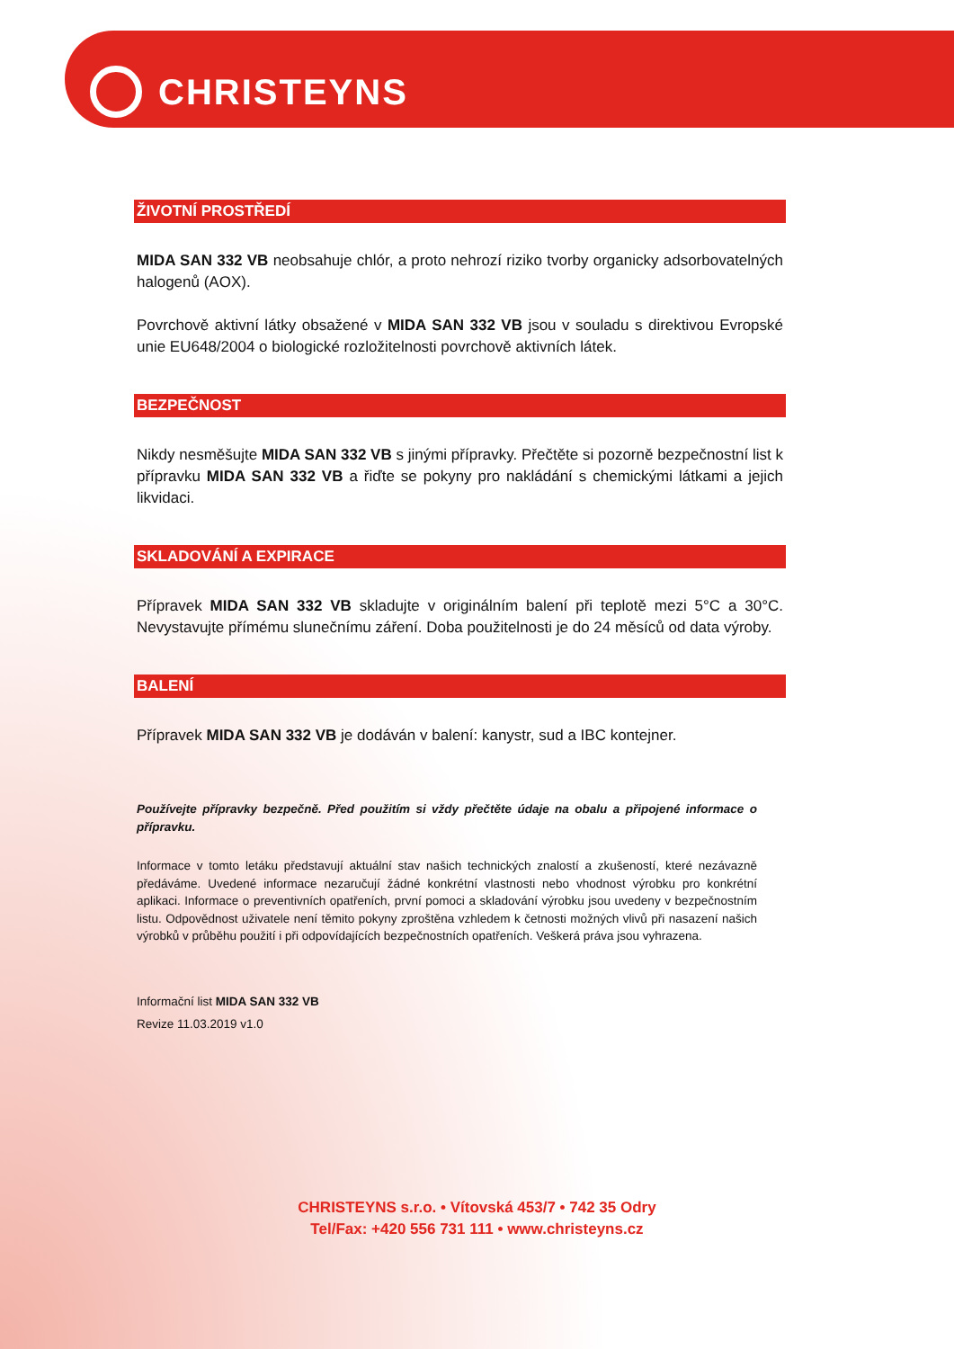CHRISTEYNS
ŽIVOTNÍ PROSTŘEDÍ
MIDA SAN 332 VB neobsahuje chlór, a proto nehrozí riziko tvorby organicky adsorbovatelných halogenů (AOX).
Povrchově aktivní látky obsažené v MIDA SAN 332 VB jsou v souladu s direktivou Evropské unie EU648/2004 o biologické rozložitelnosti povrchově aktivních látek.
BEZPEČNOST
Nikdy nesměšujte MIDA SAN 332 VB s jinými přípravky. Přečtěte si pozorně bezpečnostní list k přípravku MIDA SAN 332 VB a řiďte se pokyny pro nakládání s chemickými látkami a jejich likvidaci.
SKLADOVÁNÍ A EXPIRACE
Přípravek MIDA SAN 332 VB skladujte v originálním balení při teplotě mezi 5°C a 30°C. Nevystavujte přímému slunečnímu záření. Doba použitelnosti je do 24 měsíců od data výroby.
BALENÍ
Přípravek MIDA SAN 332 VB je dodáván v balení: kanystr, sud a IBC kontejner.
Používejte přípravky bezpečně. Před použitím si vždy přečtěte údaje na obalu a připojené informace o přípravku.
Informace v tomto letáku představují aktuální stav našich technických znalostí a zkušeností, které nezávazně předáváme. Uvedené informace nezaručují žádné konkrétní vlastnosti nebo vhodnost výrobku pro konkrétní aplikaci. Informace o preventivních opatřeních, první pomoci a skladování výrobku jsou uvedeny v bezpečnostním listu. Odpovědnost uživatele není těmito pokyny zproštěna vzhledem k četnosti možných vlivů při nasazení našich výrobků v průběhu použití i při odpovídajících bezpečnostních opatřeních. Veškerá práva jsou vyhrazena.
Informační list MIDA SAN 332 VB
Revize 11.03.2019 v1.0
CHRISTEYNS s.r.o. • Vítovská 453/7 • 742 35 Odry
Tel/Fax: +420 556 731 111 • www.christeyns.cz